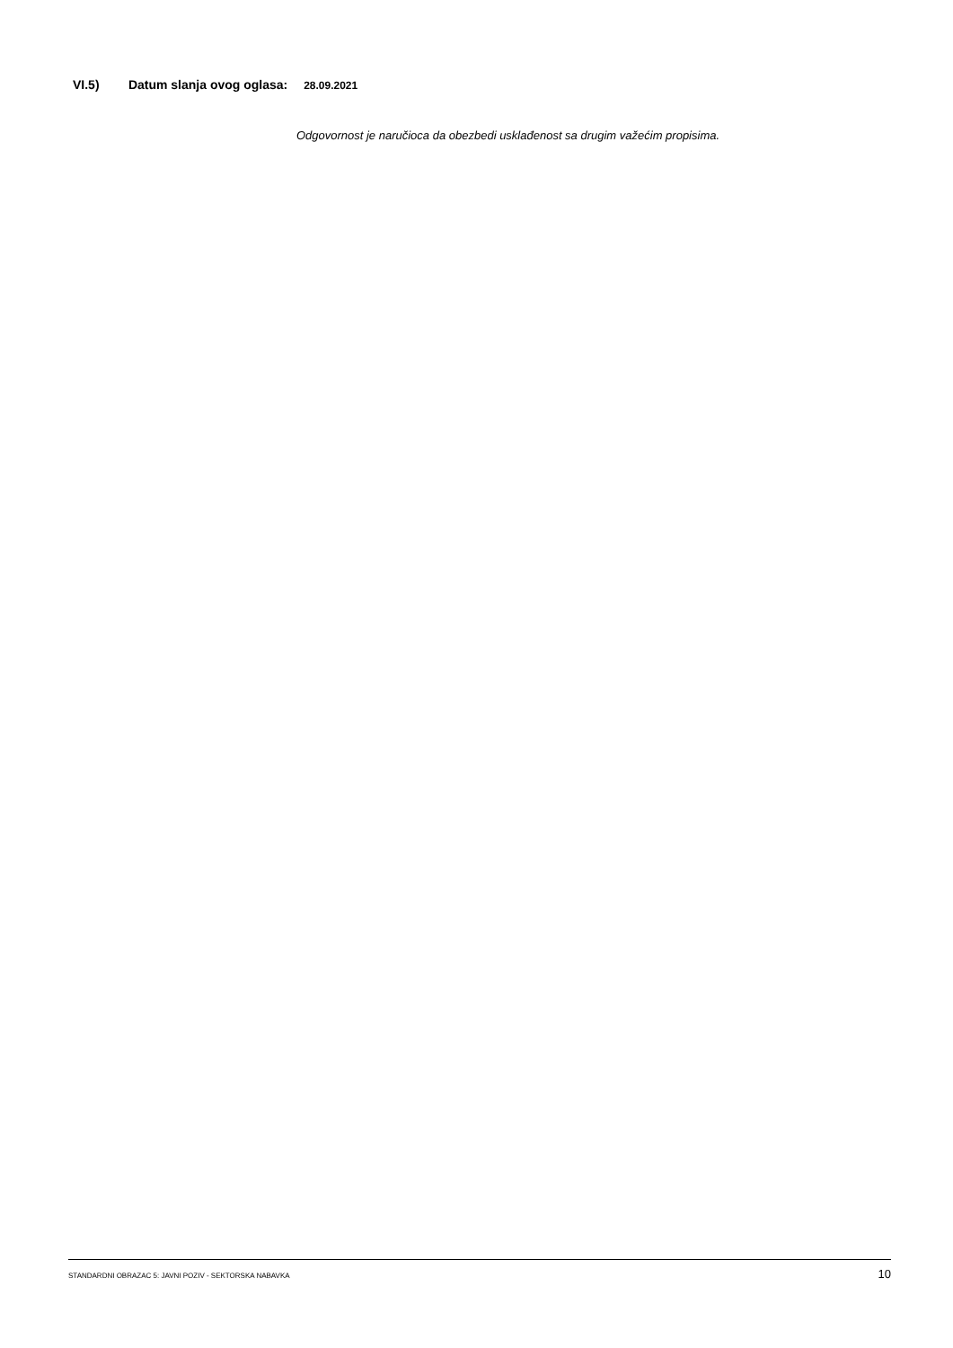VI.5) Datum slanja ovog oglasa: 28.09.2021
Odgovornost je naručioca da obezbedi usklađenost sa drugim važećim propisima.
STANDARDNI OBRAZAC 5: JAVNI POZIV - SEKTORSKA NABAVKA 10